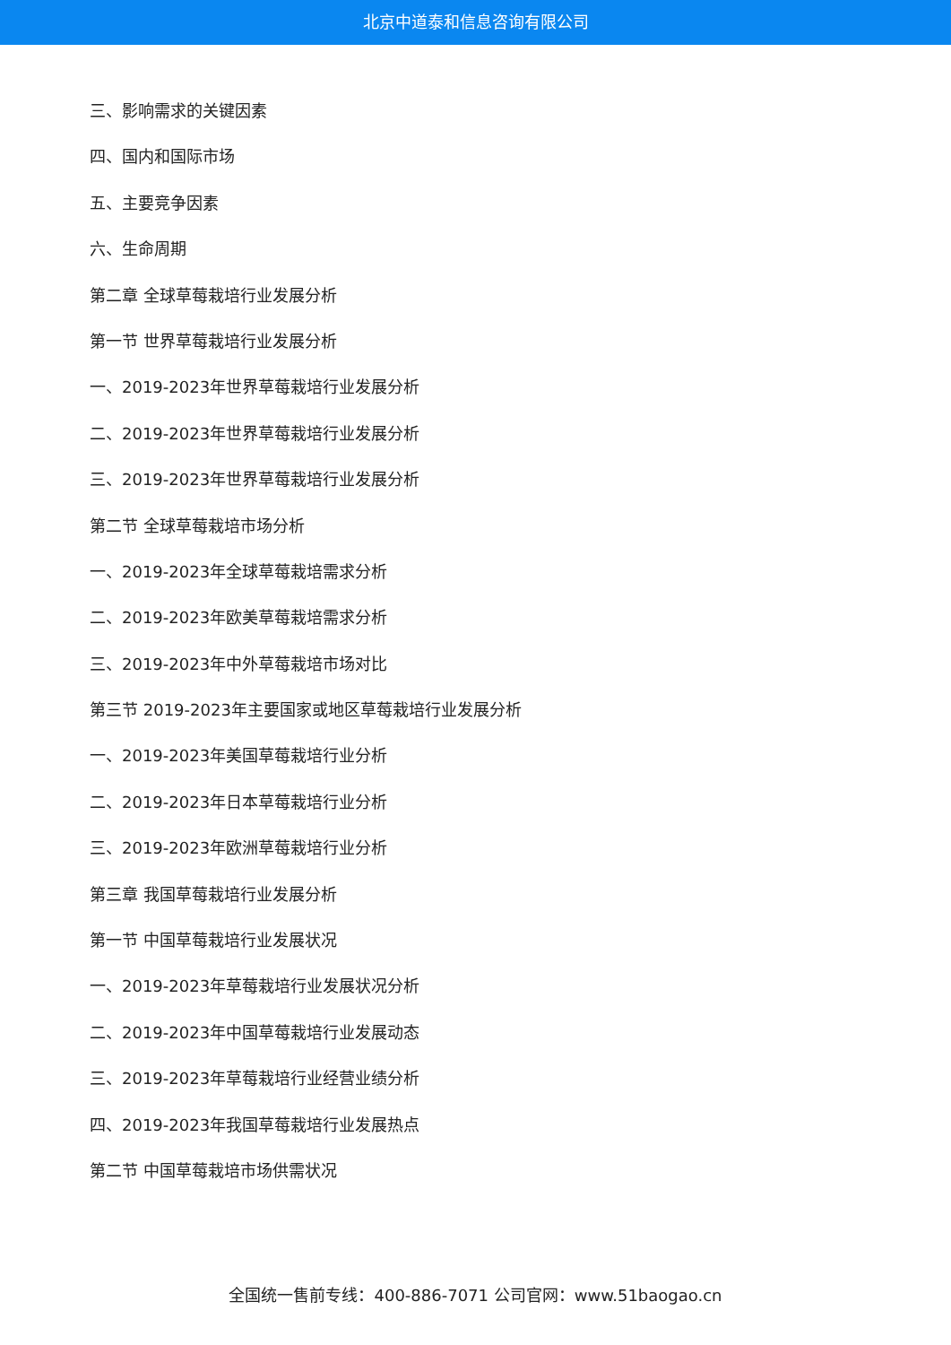北京中道泰和信息咨询有限公司
三、影响需求的关键因素
四、国内和国际市场
五、主要竞争因素
六、生命周期
第二章 全球草莓栽培行业发展分析
第一节 世界草莓栽培行业发展分析
一、2019-2023年世界草莓栽培行业发展分析
二、2019-2023年世界草莓栽培行业发展分析
三、2019-2023年世界草莓栽培行业发展分析
第二节 全球草莓栽培市场分析
一、2019-2023年全球草莓栽培需求分析
二、2019-2023年欧美草莓栽培需求分析
三、2019-2023年中外草莓栽培市场对比
第三节 2019-2023年主要国家或地区草莓栽培行业发展分析
一、2019-2023年美国草莓栽培行业分析
二、2019-2023年日本草莓栽培行业分析
三、2019-2023年欧洲草莓栽培行业分析
第三章 我国草莓栽培行业发展分析
第一节 中国草莓栽培行业发展状况
一、2019-2023年草莓栽培行业发展状况分析
二、2019-2023年中国草莓栽培行业发展动态
三、2019-2023年草莓栽培行业经营业绩分析
四、2019-2023年我国草莓栽培行业发展热点
第二节 中国草莓栽培市场供需状况
全国统一售前专线：400-886-7071 公司官网：www.51baogao.cn